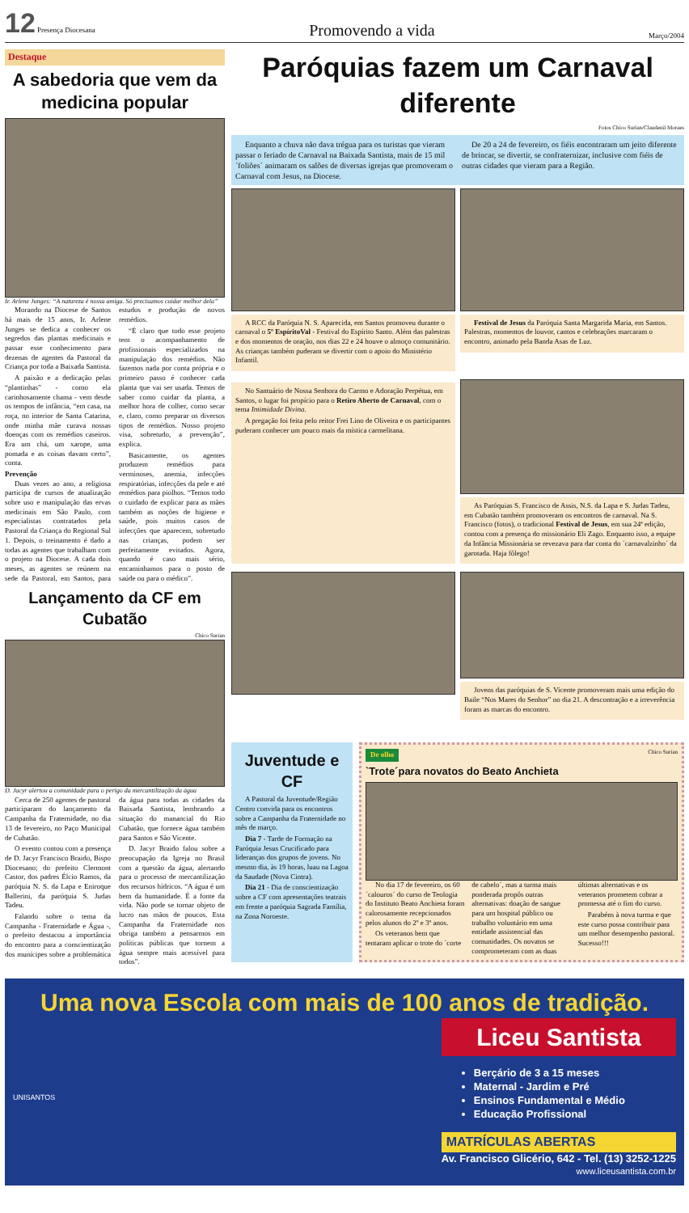12 Presença Diocesana Promovendo a vida Março/2004
Destaque
A sabedoria que vem da medicina popular
Ir. Arlene Junges: “A natureza é nossa amiga. Só precisamos cuidar melhor dela”
Morando na Diocese de Santos há mais de 15 anos, Ir. Arlene Junges se dedica a conhecer os segredos das plantas medicinais e passar esse conhecimento para dezenas de agentes da Pastoral da Criança por toda a Baixada Santista.
A paixão e a dedicação pelas “plantinhas” - como ela carinhosamente chama - vem desde os tempos de infância, “em casa, na roça, no interior de Santa Catarina, onde minha mãe curava nossas doenças com os remédios caseiros. Era um chá, um xarope, uma pomada e as coisas davam certo”, conta.
Prevenção
Duas vezes ao ano, a religiosa participa de cursos de atualização sobre uso e manipulação das ervas medicinais em São Paulo, com especialistas contratados pela Pastoral da Criança do Regional Sul 1. Depois, o treinamento é dado a todas as agentes que trabalham com o projeto na Diocese. A cada dois meses, as agentes se reúnem na sede da Pastoral, em Santos, para estudos e produção de novos remédios.
“É claro que todo esse projeto tem o acompanhamento de profissionais especializados na manipulação dos remédios. Não fazemos nada por conta própria e o primeiro passo é conhecer cada planta que vai ser usada. Temos de saber como cuidar da planta, a melhor hora de colher, como secar e, claro, como preparar os diversos tipos de remédios. Nosso projeto visa, sobretudo, a prevenção”, explica.
Basicamente, os agentes produzem remédios para verminoses, anemia, infecções respiratórias, infecções da pele e até remédios para piolhos. “Temos todo o cuidado de explicar para as mães também as noções de higiene e saúde, pois muitos casos de infecções que aparecem, sobretudo nas crianças, podem ser perfeitamente evitados. Agora, quando é caso mais sério, encaminhamos para o posto de saúde ou para o médico”.
Lançamento da CF em Cubatão
Chico Surian
D. Jacyr alertou a comunidade para o perigo da mercantilização da água
Cerca de 250 agentes de pastoral participaram do lançamento da Campanha da Fraternidade, no dia 13 de fevereiro, no Paço Municipal de Cubatão.
O evento contou com a presença de D. Jacyr Francisco Braido, Bispo Diocesano; do prefeito Clermont Castor, dos padres Élcio Ramos, da paróquia N. S. da Lapa e Eniroque Ballerini, da paróquia S. Judas Tadeu.
Falando sobre o tema da Campanha - Fraternidade e Água -, o prefeito destacou a importância do encontro para a conscientização dos munícipes sobre a problemática da água para todas as cidades da Baixada Santista, lembrando a situação do manancial do Rio Cubatão, que fornece água também para Santos e São Vicente.
D. Jacyr Braido falou sobre a preocupação da Igreja no Brasil com a questão da água, alertando para o processo de mercantilização dos recursos hídricos. “A água é um bem da humanidade. É a fonte da vida. Não pode se tornar objeto de lucro nas mãos de poucos. Esta Campanha da Fraternidade nos obriga também a pensarmos em políticas públicas que tornem a água sempre mais acessível para todos”.
Paróquias fazem um Carnaval diferente
Fotos Chico Surian/Claudenil Moraes
Enquanto a chuva não dava trégua para os turistas que vieram passar o feriado de Carnaval na Baixada Santista, mais de 15 mil ´foliões´ animaram os salões de diversas igrejas que promoveram o Carnaval com Jesus, na Diocese.
De 20 a 24 de fevereiro, os fiéis encontraram um jeito diferente de brincar, se divertir, se confraternizar, inclusive com fiéis de outras cidades que vieram para a Região.
A RCC da Paróquia N. S. Aparecida, em Santos promoveu durante o carnaval o 5º EspíritoVal - Festival do Espírito Santo. Além das palestras e dos momentos de oração, nos dias 22 e 24 houve o almoço comunitário. As crianças também puderam se divertir com o apoio do Ministério Infantil.
Festival de Jesus da Paróquia Santa Margarida Maria, em Santos. Palestras, momentos de louvor, cantos e celebrações marcaram o encontro, animado pela Banda Asas de Luz.
No Santuário de Nossa Senhora do Carmo e Adoração Perpétua, em Santos, o lugar foi propício para o Retiro Aberto de Carnaval, com o tema Intimidade Divina.
A pregação foi feita pelo reitor Frei Lino de Oliveira e os participantes puderam conhecer um pouco mais da mística carmelitana.
As Paróquias S. Francisco de Assis, N.S. da Lapa e S. Judas Tadeu, em Cubatão também promoveram os encontros de carnaval. Na S. Francisco (fotos), o tradicional Festival de Jesus, em sua 24ª edição, contou com a presença do missionário Eli Zago. Enquanto isso, a equipe da Infância Missionária se revezava para dar conta do ´carnavalzinho´ da garotada. Haja fôlego!
Jovens das paróquias de S. Vicente promoveram mais uma edição do Baile “Nos Mares do Senhor” no dia 21. A descontração e a irreverência foram as marcas do encontro.
Juventude e CF
A Pastoral da Juventude/Região Centro convida para os encontros sobre a Campanha da Fraternidade no mês de março.
Dia 7 - Tarde de Formação na Paróquia Jesus Crucificado para lideranças dos grupos de jovens. No mesmo dia, às 19 horas, luau na Lagoa da Saudade (Nova Cintra).
Dia 21 - Dia de conscientização sobre a CF com apresentações teatrais em frente a paróquia Sagrada Família, na Zona Noroeste.
De olho
Chico Surian
`Trote´para novatos do Beato Anchieta
No dia 17 de fevereiro, os 60 ´calouros´ do curso de Teologia do Instituto Beato Anchieta foram calorosamente recepcionados pelos alunos do 2º e 3º anos.
Os veteranos bem que tentaram aplicar o trote do ´corte de cabelo´, mas a turma mais ponderada propôs outras alternativas: doação de sangue para um hospital público ou trabalho voluntário em uma entidade assistencial das comunidades. Os novatos se comprometeram com as duas últimas alternativas e os veteranos prometem cobrar a promessa até o fim do curso.
Parabéns à nova turma e que este curso possa contribuir para um melhor desempenho pastoral. Sucesso!!!
Uma nova Escola com mais de 100 anos de tradição.
UNISANTOS
Liceu Santista
Berçário de 3 a 15 meses
Maternal - Jardim e Pré
Ensinos Fundamental e Médio
Educação Profissional
MATRÍCULAS ABERTAS
Av. Francisco Glicério, 642 - Tel. (13) 3252-1225
www.liceusantista.com.br